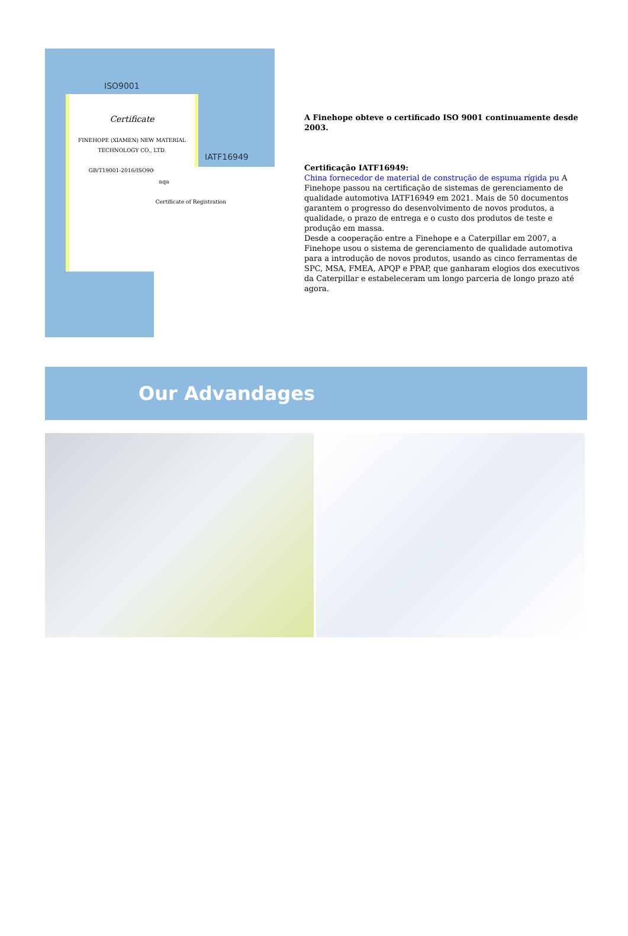ISO9001
Certificate
FINEHOPE (XIAMEN) NEW MATERIAL TECHNOLOGY CO., LTD.
GB/T19001-2016/ISO9001:2015
IATF16949
nqa
Certificate of Registration
A Finehope obteve o certificado ISO 9001 continuamente desde 2003.
Certificação IATF16949:
China fornecedor de material de construção de espuma rígida pu A Finehope passou na certificação de sistemas de gerenciamento de qualidade automotiva IATF16949 em 2021. Mais de 50 documentos garantem o progresso do desenvolvimento de novos produtos, a qualidade, o prazo de entrega e o custo dos produtos de teste e produção em massa.
Desde a cooperação entre a Finehope e a Caterpillar em 2007, a Finehope usou o sistema de gerenciamento de qualidade automotiva para a introdução de novos produtos, usando as cinco ferramentas de SPC, MSA, FMEA, APQP e PPAP, que ganharam elogios dos executivos da Caterpillar e estabeleceram um longo parceria de longo prazo até agora.
Our Advandages